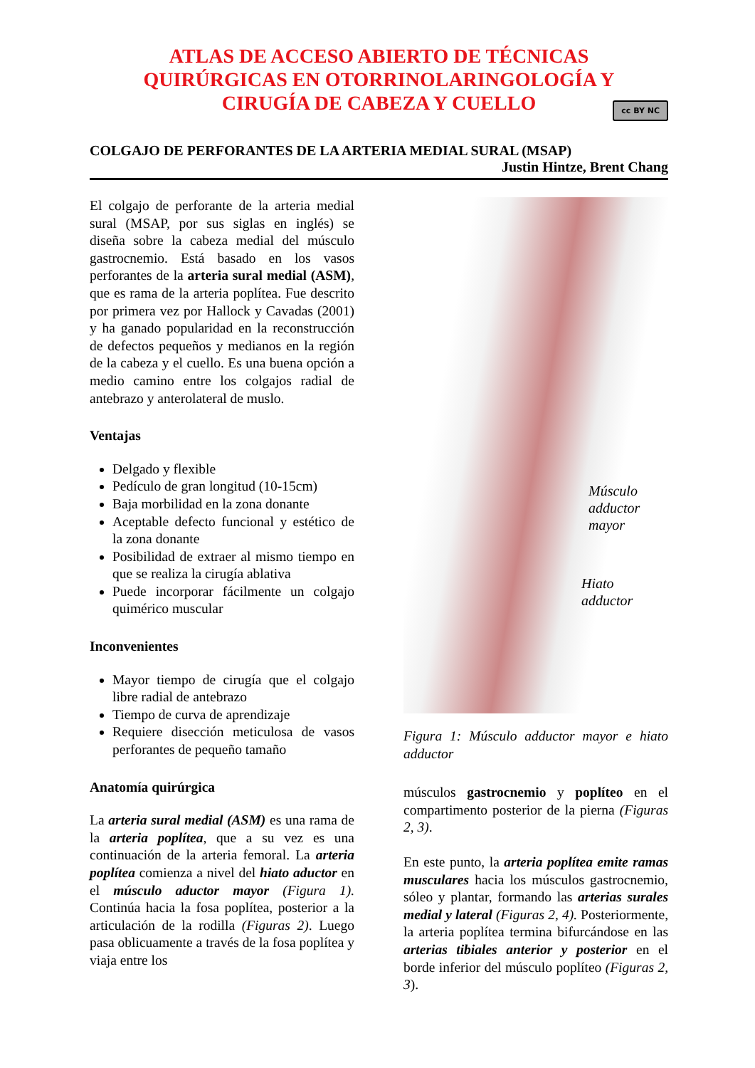ATLAS DE ACCESO ABIERTO DE TÉCNICAS
QUIRÚRGICAS EN OTORRINOLARINGOLOGÍA Y
CIRUGÍA DE CABEZA Y CUELLO
cc BY NC
COLGAJO DE PERFORANTES DE LA ARTERIA MEDIAL SURAL (MSAP)
Justin Hintze, Brent Chang
El colgajo de perforante de la arteria medial sural (MSAP, por sus siglas en inglés) se diseña sobre la cabeza medial del músculo gastrocnemio. Está basado en los vasos perforantes de la arteria sural medial (ASM), que es rama de la arteria poplítea. Fue descrito por primera vez por Hallock y Cavadas (2001) y ha ganado popularidad en la reconstrucción de defectos pequeños y medianos en la región de la cabeza y el cuello. Es una buena opción a medio camino entre los colgajos radial de antebrazo y anterolateral de muslo.
Ventajas
Delgado y flexible
Pedículo de gran longitud (10-15cm)
Baja morbilidad en la zona donante
Aceptable defecto funcional y estético de la zona donante
Posibilidad de extraer al mismo tiempo en que se realiza la cirugía ablativa
Puede incorporar fácilmente un colgajo quimérico muscular
Inconvenientes
Mayor tiempo de cirugía que el colgajo libre radial de antebrazo
Tiempo de curva de aprendizaje
Requiere disección meticulosa de vasos perforantes de pequeño tamaño
Anatomía quirúrgica
La arteria sural medial (ASM) es una rama de la arteria poplítea, que a su vez es una continuación de la arteria femoral. La arteria poplítea comienza a nivel del hiato aductor en el músculo aductor mayor (Figura 1). Continúa hacia la fosa poplítea, posterior a la articulación de la rodilla (Figuras 2). Luego pasa oblicuamente a través de la fosa poplítea y viaja entre los
Músculo
adductor mayor
Hiato adductor
Figura 1: Músculo adductor mayor e hiato adductor
músculos gastrocnemio y poplíteo en el compartimento posterior de la pierna (Figuras 2, 3).
En este punto, la arteria poplítea emite ramas musculares hacia los músculos gastrocnemio, sóleo y plantar, formando las arterias surales medial y lateral (Figuras 2, 4). Posteriormente, la arteria poplítea termina bifurcándose en las arterias tibiales anterior y posterior en el borde inferior del músculo poplíteo (Figuras 2, 3).